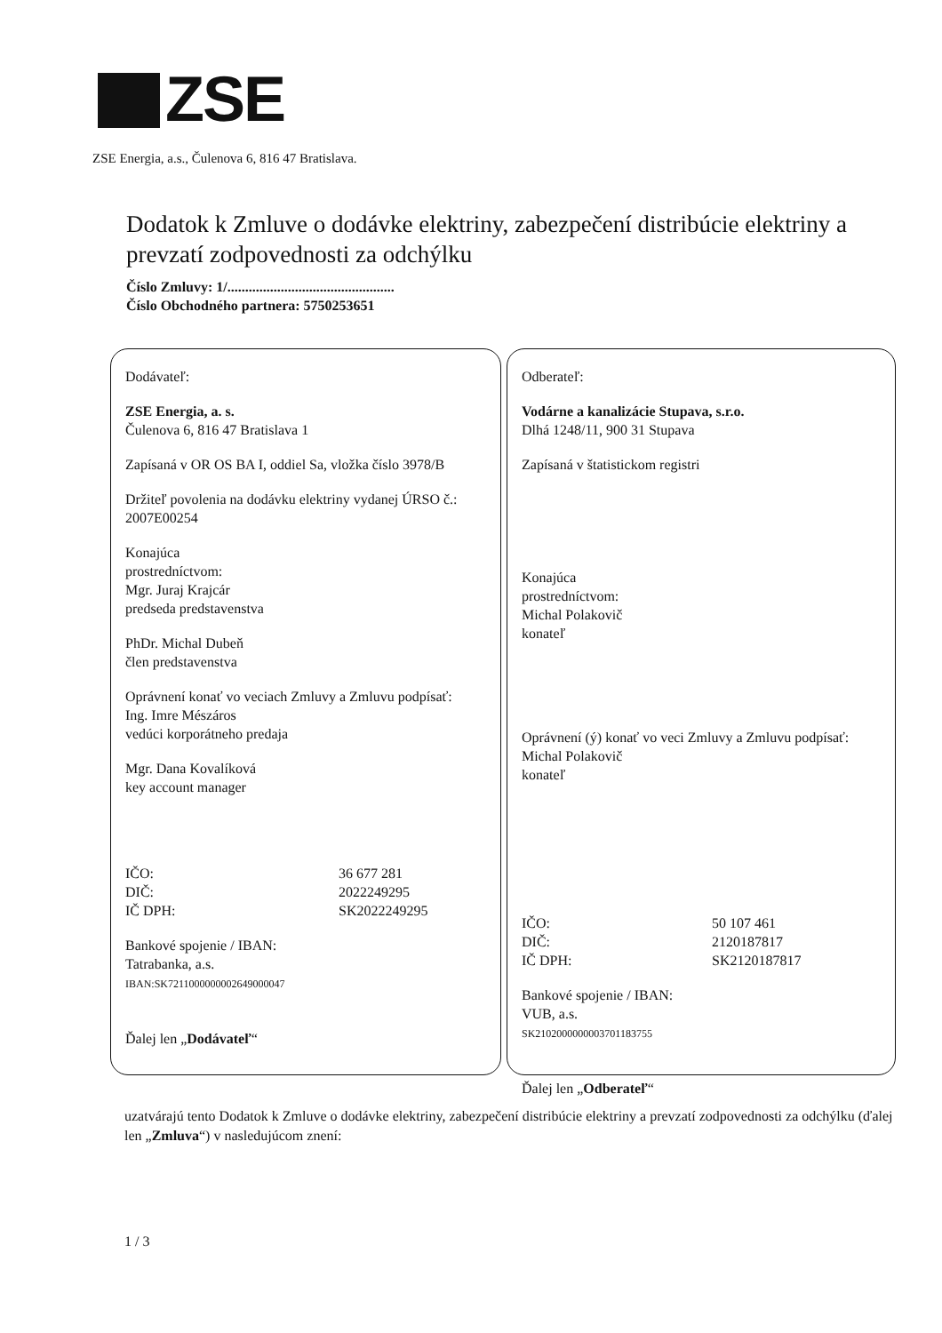ZSE
ZSE Energia, a.s., Čulenova 6, 816 47 Bratislava.
Dodatok k Zmluve o dodávke elektriny, zabezpečení distribúcie elektriny a prevzatí zodpovednosti za odchýlku
Číslo Zmluvy: 1/...............................................
Číslo Obchodného partnera: 5750253651
Dodávateľ:
ZSE Energia, a. s.
Čulenova 6, 816 47 Bratislava 1
Zapísaná v OR OS BA I, oddiel Sa, vložka číslo 3978/B
Držiteľ povolenia na dodávku elektriny vydanej ÚRSO č.: 2007E00254
Konajúca
prostredníctvom:
Mgr. Juraj Krajcár
predseda predstavenstva
PhDr. Michal Dubeň
člen predstavenstva
Oprávnení konať vo veciach Zmluvy a Zmluvu podpísať:
Ing. Imre Mészáros
vedúci korporátneho predaja
Mgr. Dana Kovalíková
key account manager
IČO:
36 677 281
DIČ:
2022249295
IČ DPH:
SK2022249295
Bankové spojenie / IBAN:
Tatrabanka, a.s.
IBAN:SK7211000000002649000047
Ďalej len „Dodávateľ“
Odberateľ:
Vodárne a kanalizácie Stupava, s.r.o.
Dlhá 1248/11, 900 31 Stupava
Zapísaná v štatistickom registri
Konajúca
prostredníctvom:
Michal Polakovič
konateľ
Oprávnení (ý) konať vo veci Zmluvy a Zmluvu podpísať:
Michal Polakovič
konateľ
IČO:
50 107 461
DIČ:
2120187817
IČ DPH:
SK2120187817
Bankové spojenie / IBAN:
VUB, a.s.
SK2102000000003701183755
Ďalej len „Odberateľ“
uzatvárajú tento Dodatok k Zmluve o dodávke elektriny, zabezpečení distribúcie elektriny a prevzatí zodpovednosti za odchýlku (ďalej len „Zmluva“) v nasledujúcom znení:
1 / 3